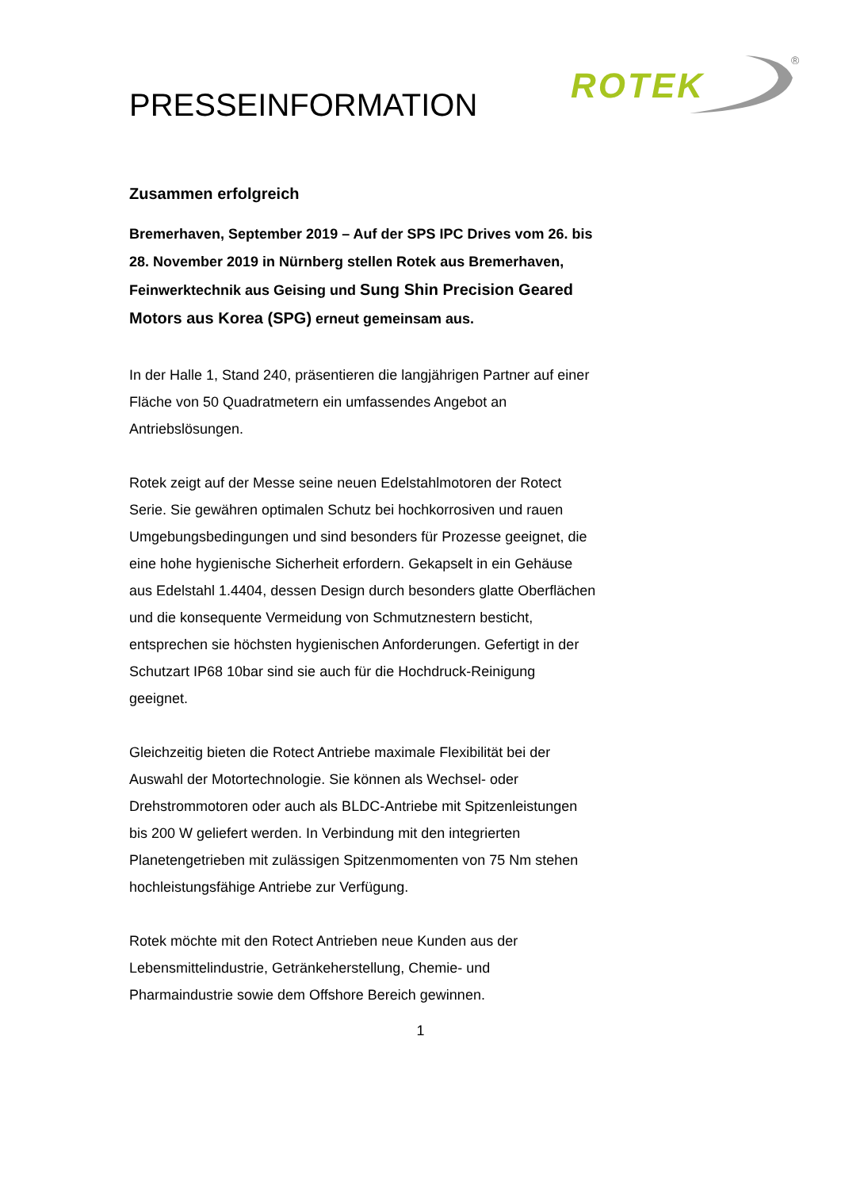ROTEK
<sup>®</sup>
PRESSEINFORMATION
Zusammen erfolgreich
Bremerhaven, September 2019 – Auf der SPS IPC Drives vom 26. bis 28. November 2019 in Nürnberg stellen Rotek aus Bremerhaven, Feinwerktechnik aus Geising und Sung Shin Precision Geared Motors aus Korea (SPG) erneut gemeinsam aus.
In der Halle 1, Stand 240, präsentieren die langjährigen Partner auf einer Fläche von 50 Quadratmetern ein umfassendes Angebot an Antriebslösungen.
Rotek zeigt auf der Messe seine neuen Edelstahlmotoren der Rotect Serie. Sie gewähren optimalen Schutz bei hochkorrosiven und rauen Umgebungsbedingungen und sind besonders für Prozesse geeignet, die eine hohe hygienische Sicherheit erfordern. Gekapselt in ein Gehäuse aus Edelstahl 1.4404, dessen Design durch besonders glatte Oberflächen und die konsequente Vermeidung von Schmutznestern besticht, entsprechen sie höchsten hygienischen Anforderungen. Gefertigt in der Schutzart IP68 10bar sind sie auch für die Hochdruck-Reinigung geeignet.
Gleichzeitig bieten die Rotect Antriebe maximale Flexibilität bei der Auswahl der Motortechnologie. Sie können als Wechsel- oder Drehstrommotoren oder auch als BLDC-Antriebe mit Spitzenleistungen bis 200 W geliefert werden. In Verbindung mit den integrierten Planetengetrieben mit zulässigen Spitzenmomenten von 75 Nm stehen hochleistungsfähige Antriebe zur Verfügung.
Rotek möchte mit den Rotect Antrieben neue Kunden aus der Lebensmittelindustrie, Getränkeherstellung, Chemie- und Pharmaindustrie sowie dem Offshore Bereich gewinnen.
1